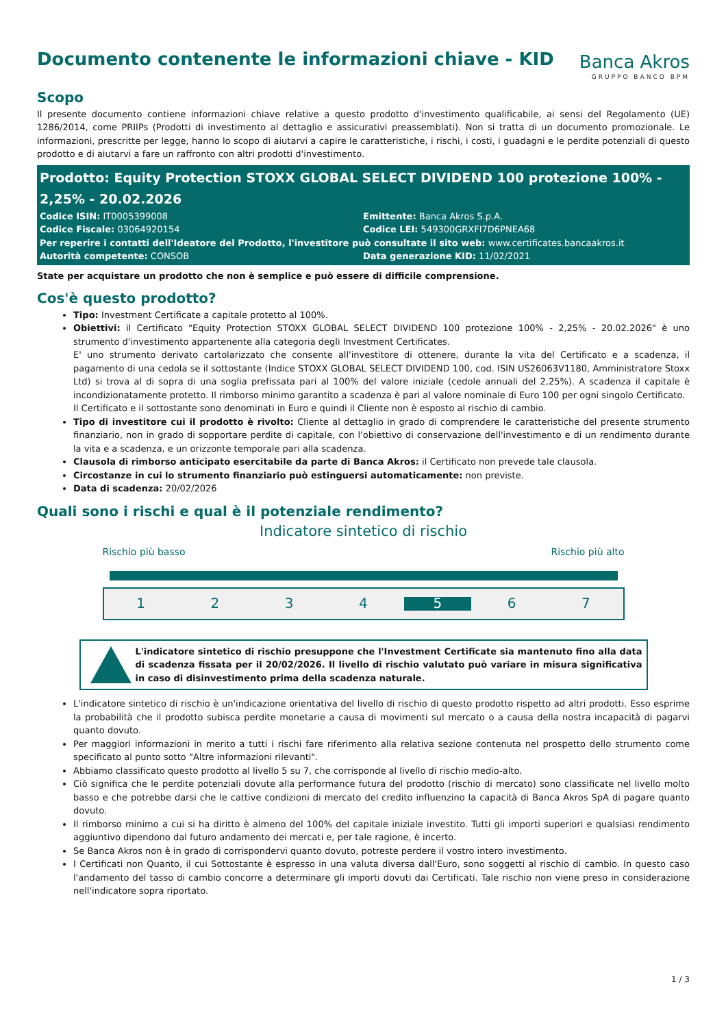Documento contenente le informazioni chiave - KID
Banca Akros
GRUPPO BANCO BPM
Scopo
Il presente documento contiene informazioni chiave relative a questo prodotto d'investimento qualificabile, ai sensi del Regolamento (UE) 1286/2014, come PRIIPs (Prodotti di investimento al dettaglio e assicurativi preassemblati). Non si tratta di un documento promozionale. Le informazioni, prescritte per legge, hanno lo scopo di aiutarvi a capire le caratteristiche, i rischi, i costi, i guadagni e le perdite potenziali di questo prodotto e di aiutarvi a fare un raffronto con altri prodotti d'investimento.
Prodotto: Equity Protection STOXX GLOBAL SELECT DIVIDEND 100 protezione 100% - 2,25% - 20.02.2026
Codice ISIN: IT0005399008
Emittente: Banca Akros S.p.A.
Codice Fiscale: 03064920154
Codice LEI: 549300GRXFI7D6PNEA68
Per reperire i contatti dell'Ideatore del Prodotto, l'investitore può consultate il sito web: www.certificates.bancaakros.it
Autorità competente: CONSOB
Data generazione KID: 11/02/2021
State per acquistare un prodotto che non è semplice e può essere di difficile comprensione.
Cos'è questo prodotto?
Tipo: Investment Certificate a capitale protetto al 100%.
Obiettivi: il Certificato "Equity Protection STOXX GLOBAL SELECT DIVIDEND 100 protezione 100% - 2,25% - 20.02.2026" è uno strumento d'investimento appartenente alla categoria degli Investment Certificates.
E' uno strumento derivato cartolarizzato che consente all'investitore di ottenere, durante la vita del Certificato e a scadenza, il pagamento di una cedola se il sottostante (Indice STOXX GLOBAL SELECT DIVIDEND 100, cod. ISIN US26063V1180, Amministratore Stoxx Ltd) si trova al di sopra di una soglia prefissata pari al 100% del valore iniziale (cedole annuali del 2,25%). A scadenza il capitale è incondizionatamente protetto. Il rimborso minimo garantito a scadenza è pari al valore nominale di Euro 100 per ogni singolo Certificato.
Il Certificato e il sottostante sono denominati in Euro e quindi il Cliente non è esposto al rischio di cambio.
Tipo di investitore cui il prodotto è rivolto: Cliente al dettaglio in grado di comprendere le caratteristiche del presente strumento finanziario, non in grado di sopportare perdite di capitale, con l'obiettivo di conservazione dell'investimento e di un rendimento durante la vita e a scadenza, e un orizzonte temporale pari alla scadenza.
Clausola di rimborso anticipato esercitabile da parte di Banca Akros: il Certificato non prevede tale clausola.
Circostanze in cui lo strumento finanziario può estinguersi automaticamente: non previste.
Data di scadenza: 20/02/2026
Quali sono i rischi e qual è il potenziale rendimento?
Indicatore sintetico di rischio
Rischio più basso Rischio più alto
1 2 3 4 5 6 7
L'indicatore sintetico di rischio presuppone che l'Investment Certificate sia mantenuto fino alla data di scadenza fissata per il 20/02/2026. Il livello di rischio valutato può variare in misura significativa in caso di disinvestimento prima della scadenza naturale.
L'indicatore sintetico di rischio è un'indicazione orientativa del livello di rischio di questo prodotto rispetto ad altri prodotti. Esso esprime la probabilità che il prodotto subisca perdite monetarie a causa di movimenti sul mercato o a causa della nostra incapacità di pagarvi quanto dovuto.
Per maggiori informazioni in merito a tutti i rischi fare riferimento alla relativa sezione contenuta nel prospetto dello strumento come specificato al punto sotto "Altre informazioni rilevanti".
Abbiamo classificato questo prodotto al livello 5 su 7, che corrisponde al livello di rischio medio-alto.
Ciò significa che le perdite potenziali dovute alla performance futura del prodotto (rischio di mercato) sono classificate nel livello molto basso e che potrebbe darsi che le cattive condizioni di mercato del credito influenzino la capacità di Banca Akros SpA di pagare quanto dovuto.
Il rimborso minimo a cui si ha diritto è almeno del 100% del capitale iniziale investito. Tutti gli importi superiori e qualsiasi rendimento aggiuntivo dipendono dal futuro andamento dei mercati e, per tale ragione, è incerto.
Se Banca Akros non è in grado di corrispondervi quanto dovuto, potreste perdere il vostro intero investimento.
I Certificati non Quanto, il cui Sottostante è espresso in una valuta diversa dall'Euro, sono soggetti al rischio di cambio. In questo caso l'andamento del tasso di cambio concorre a determinare gli importi dovuti dai Certificati. Tale rischio non viene preso in considerazione nell'indicatore sopra riportato.
1 / 3